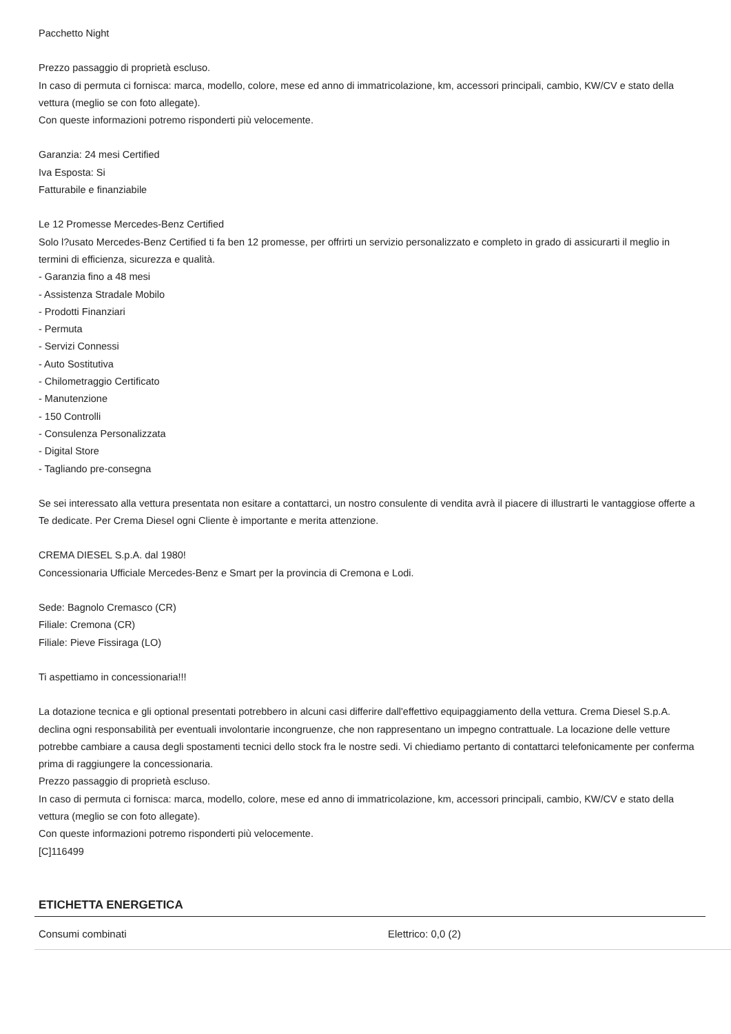Pacchetto Night
Prezzo passaggio di proprietà escluso.
In caso di permuta ci fornisca: marca, modello, colore, mese ed anno di immatricolazione, km, accessori principali, cambio, KW/CV e stato della vettura (meglio se con foto allegate).
Con queste informazioni potremo risponderti più velocemente.
Garanzia: 24 mesi Certified
Iva Esposta: Si
Fatturabile e finanziabile
Le 12 Promesse Mercedes-Benz Certified
Solo l?usato Mercedes-Benz Certified ti fa ben 12 promesse, per offrirti un servizio personalizzato e completo in grado di assicurarti il meglio in termini di efficienza, sicurezza e qualità.
- Garanzia fino a 48 mesi
- Assistenza Stradale Mobilo
- Prodotti Finanziari
- Permuta
- Servizi Connessi
- Auto Sostitutiva
- Chilometraggio Certificato
- Manutenzione
- 150 Controlli
- Consulenza Personalizzata
- Digital Store
- Tagliando pre-consegna
Se sei interessato alla vettura presentata non esitare a contattarci, un nostro consulente di vendita avrà il piacere di illustrarti le vantaggiose offerte a Te dedicate. Per Crema Diesel ogni Cliente è importante e merita attenzione.
CREMA DIESEL S.p.A. dal 1980!
Concessionaria Ufficiale Mercedes-Benz e Smart per la provincia di Cremona e Lodi.
Sede: Bagnolo Cremasco (CR)
Filiale: Cremona (CR)
Filiale: Pieve Fissiraga (LO)
Ti aspettiamo in concessionaria!!!
La dotazione tecnica e gli optional presentati potrebbero in alcuni casi differire dall'effettivo equipaggiamento della vettura. Crema Diesel S.p.A. declina ogni responsabilità per eventuali involontarie incongruenze, che non rappresentano un impegno contrattuale. La locazione delle vetture potrebbe cambiare a causa degli spostamenti tecnici dello stock fra le nostre sedi. Vi chiediamo pertanto di contattarci telefonicamente per conferma prima di raggiungere la concessionaria.
Prezzo passaggio di proprietà escluso.
In caso di permuta ci fornisca: marca, modello, colore, mese ed anno di immatricolazione, km, accessori principali, cambio, KW/CV e stato della vettura (meglio se con foto allegate).
Con queste informazioni potremo risponderti più velocemente.
[C]116499
ETICHETTA ENERGETICA
| Consumi combinati | Elettrico: 0,0 (2) |